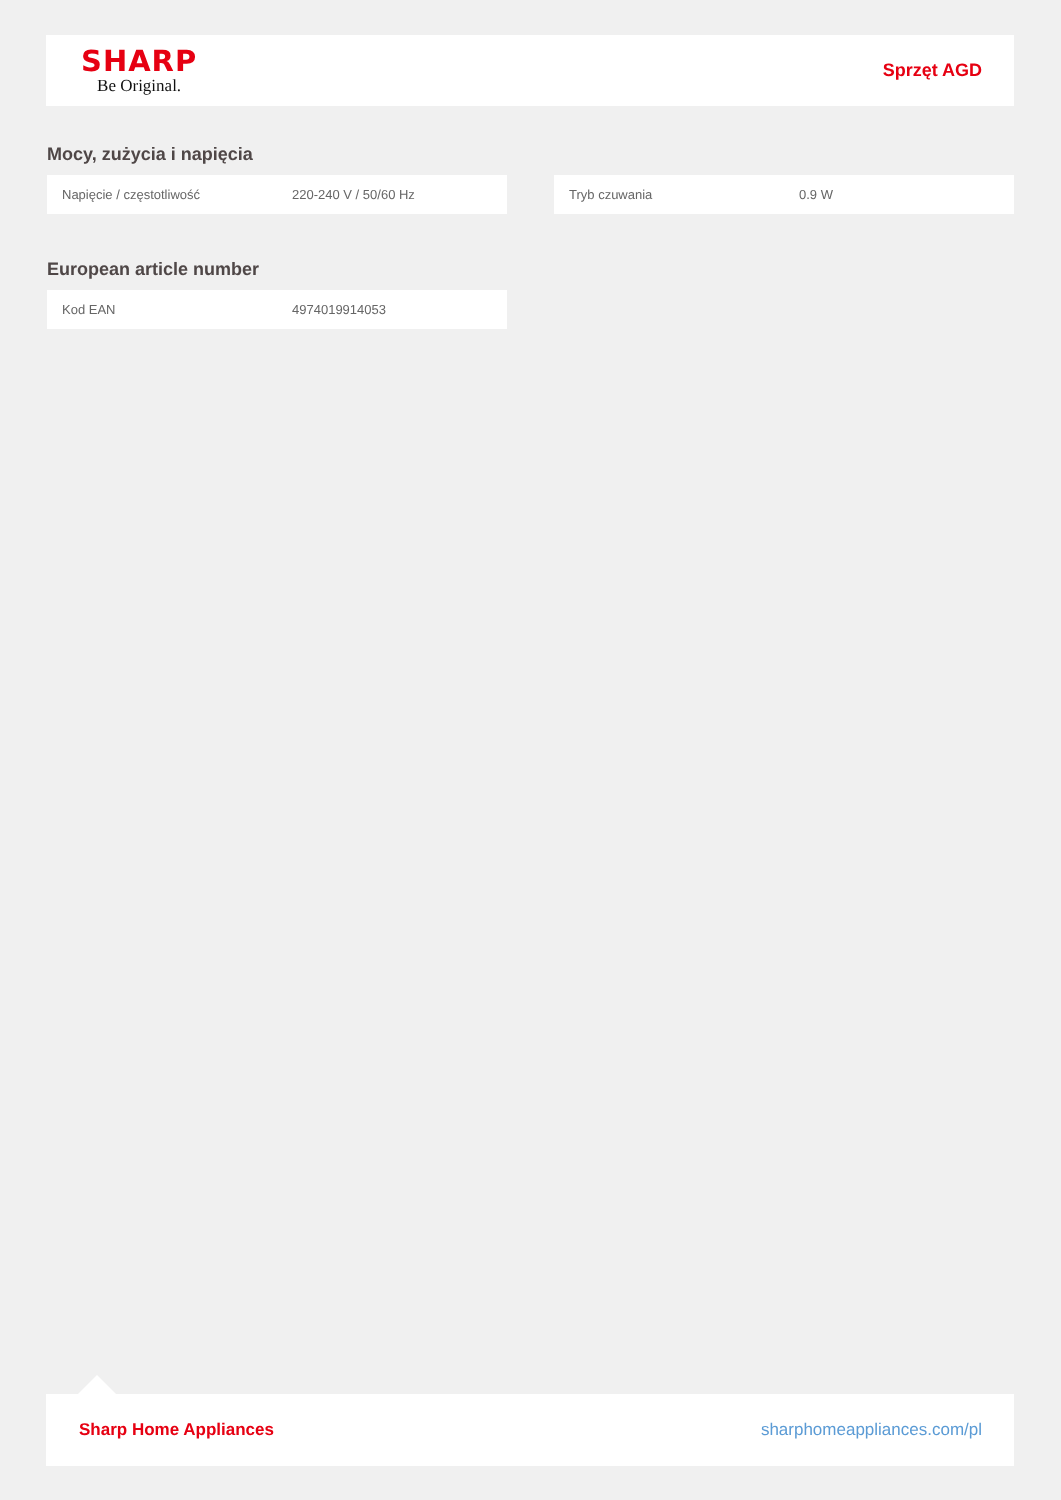SHARP
Be Original.
Sprzęt AGD
Mocy, zużycia i napięcia
| Napięcie / częstotliwość | 220-240 V / 50/60 Hz |
| Tryb czuwania | 0.9 W |
European article number
| Kod EAN | 4974019914053 |
Sharp Home Appliances sharphomeappliances.com/pl